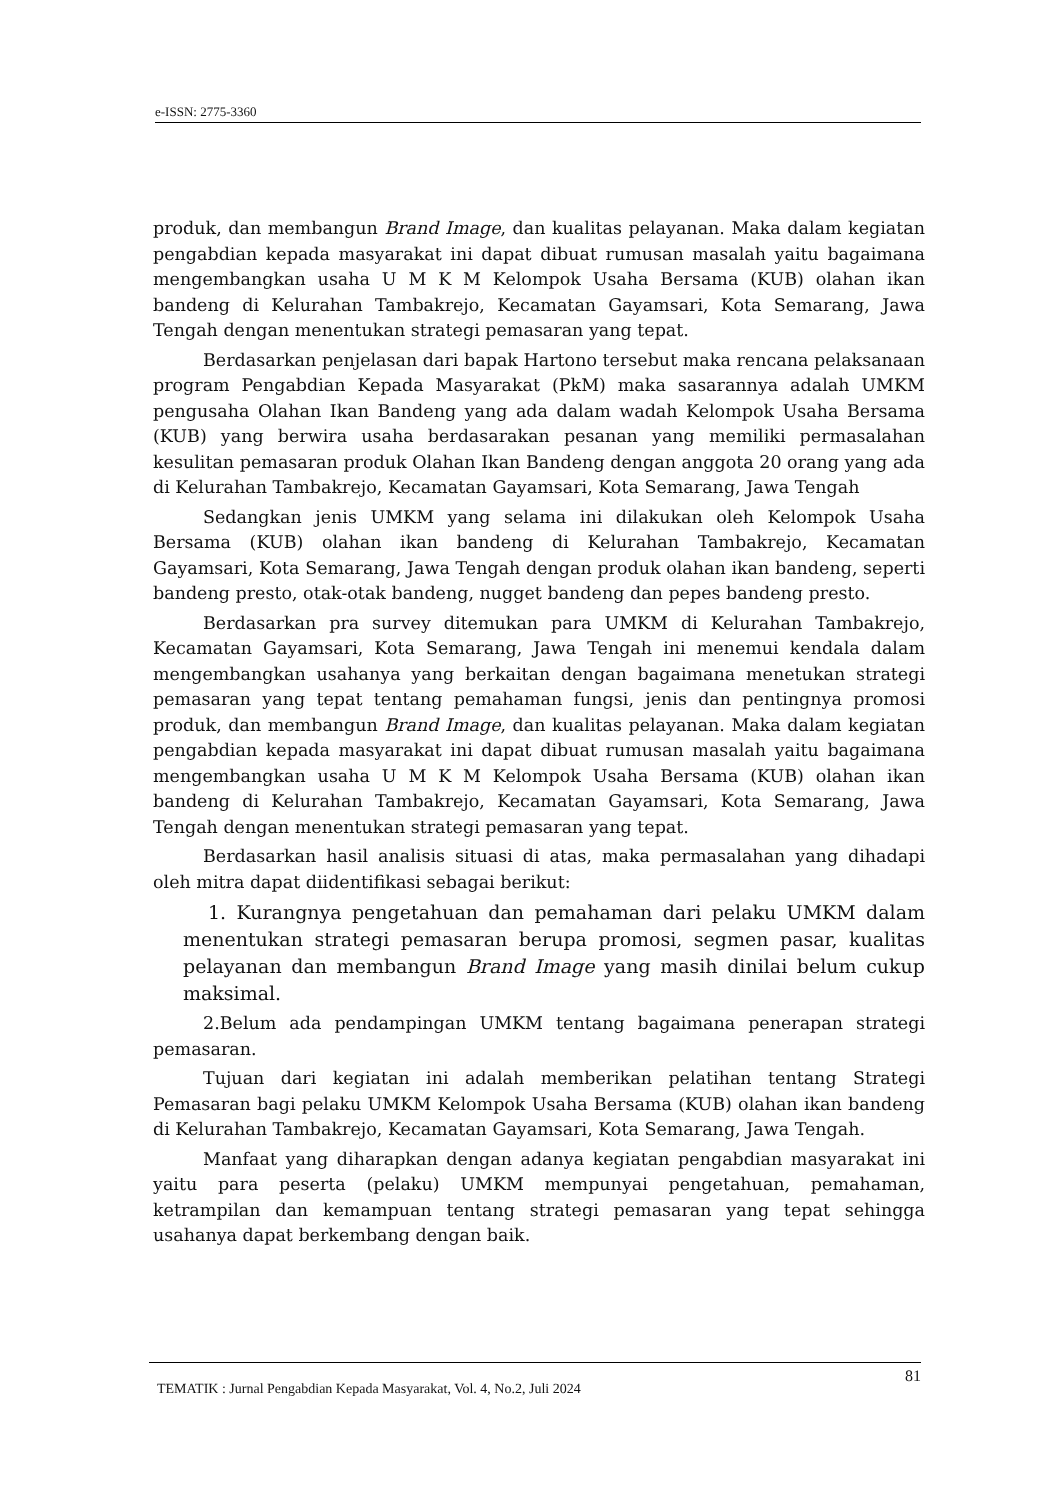e-ISSN: 2775-3360
produk, dan membangun Brand Image, dan kualitas pelayanan. Maka dalam kegiatan pengabdian kepada masyarakat ini dapat dibuat rumusan masalah yaitu bagaimana mengembangkan usaha U M K M Kelompok Usaha Bersama (KUB) olahan ikan bandeng di Kelurahan Tambakrejo, Kecamatan Gayamsari, Kota Semarang, Jawa Tengah dengan menentukan strategi pemasaran yang tepat.
Berdasarkan penjelasan dari bapak Hartono tersebut maka rencana pelaksanaan program Pengabdian Kepada Masyarakat (PkM) maka sasarannya adalah UMKM pengusaha Olahan Ikan Bandeng yang ada dalam wadah Kelompok Usaha Bersama (KUB) yang berwira usaha berdasarakan pesanan yang memiliki permasalahan kesulitan pemasaran produk Olahan Ikan Bandeng dengan anggota 20 orang yang ada di Kelurahan Tambakrejo, Kecamatan Gayamsari, Kota Semarang, Jawa Tengah
Sedangkan jenis UMKM yang selama ini dilakukan oleh Kelompok Usaha Bersama (KUB) olahan ikan bandeng di Kelurahan Tambakrejo, Kecamatan Gayamsari, Kota Semarang, Jawa Tengah dengan produk olahan ikan bandeng, seperti bandeng presto, otak-otak bandeng, nugget bandeng dan pepes bandeng presto.
Berdasarkan pra survey ditemukan para UMKM di Kelurahan Tambakrejo, Kecamatan Gayamsari, Kota Semarang, Jawa Tengah ini menemui kendala dalam mengembangkan usahanya yang berkaitan dengan bagaimana menetukan strategi pemasaran yang tepat tentang pemahaman fungsi, jenis dan pentingnya promosi produk, dan membangun Brand Image, dan kualitas pelayanan. Maka dalam kegiatan pengabdian kepada masyarakat ini dapat dibuat rumusan masalah yaitu bagaimana mengembangkan usaha U M K M Kelompok Usaha Bersama (KUB) olahan ikan bandeng di Kelurahan Tambakrejo, Kecamatan Gayamsari, Kota Semarang, Jawa Tengah dengan menentukan strategi pemasaran yang tepat.
Berdasarkan hasil analisis situasi di atas, maka permasalahan yang dihadapi oleh mitra dapat diidentifikasi sebagai berikut:
1. Kurangnya pengetahuan dan pemahaman dari pelaku UMKM dalam menentukan strategi pemasaran berupa promosi, segmen pasar, kualitas pelayanan dan membangun Brand Image yang masih dinilai belum cukup maksimal.
2.Belum ada pendampingan UMKM tentang bagaimana penerapan strategi pemasaran.
Tujuan dari kegiatan ini adalah memberikan pelatihan tentang Strategi Pemasaran bagi pelaku UMKM Kelompok Usaha Bersama (KUB) olahan ikan bandeng di Kelurahan Tambakrejo, Kecamatan Gayamsari, Kota Semarang, Jawa Tengah.
Manfaat yang diharapkan dengan adanya kegiatan pengabdian masyarakat ini yaitu para peserta (pelaku) UMKM mempunyai pengetahuan, pemahaman, ketrampilan dan kemampuan tentang strategi pemasaran yang tepat sehingga usahanya dapat berkembang dengan baik.
81
TEMATIK : Jurnal Pengabdian Kepada Masyarakat, Vol. 4, No.2, Juli 2024